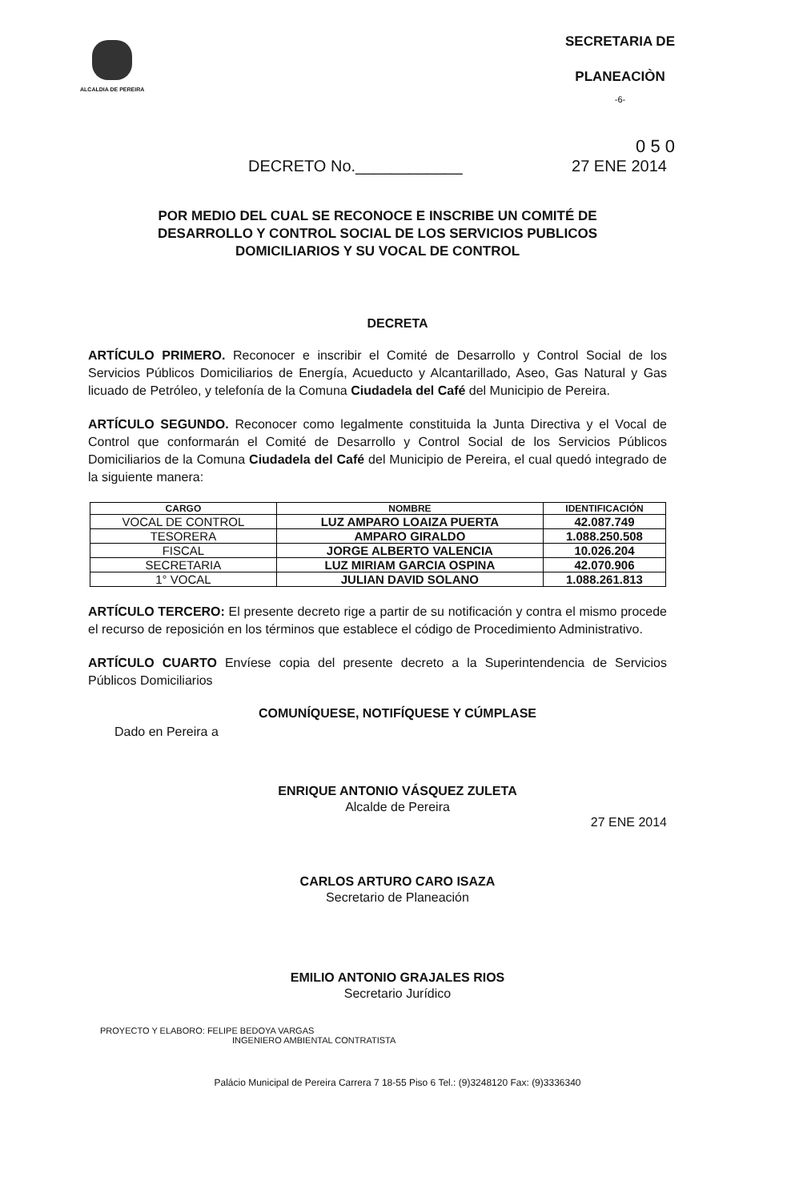ALCALDIA DE PEREIRA
SECRETARIA DE
PLANEACIÒN
-6-
0 5 0
DECRETO No.____________ 27 ENE 2014
POR MEDIO DEL CUAL SE RECONOCE E INSCRIBE UN COMITÉ DE DESARROLLO Y CONTROL SOCIAL DE LOS SERVICIOS PUBLICOS DOMICILIARIOS Y SU VOCAL DE CONTROL
DECRETA
ARTÍCULO PRIMERO. Reconocer e inscribir el Comité de Desarrollo y Control Social de los Servicios Públicos Domiciliarios de Energía, Acueducto y Alcantarillado, Aseo, Gas Natural y Gas licuado de Petróleo, y telefonía de la Comuna Ciudadela del Café del Municipio de Pereira.
ARTÍCULO SEGUNDO. Reconocer como legalmente constituida la Junta Directiva y el Vocal de Control que conformarán el Comité de Desarrollo y Control Social de los Servicios Públicos Domiciliarios de la Comuna Ciudadela del Café del Municipio de Pereira, el cual quedó integrado de la siguiente manera:
| CARGO | NOMBRE | IDENTIFICACIÓN |
| --- | --- | --- |
| VOCAL DE CONTROL | LUZ AMPARO LOAIZA PUERTA | 42.087.749 |
| TESORERA | AMPARO GIRALDO | 1.088.250.508 |
| FISCAL | JORGE ALBERTO VALENCIA | 10.026.204 |
| SECRETARIA | LUZ MIRIAM GARCIA OSPINA | 42.070.906 |
| 1° VOCAL | JULIAN DAVID SOLANO | 1.088.261.813 |
ARTÍCULO TERCERO: El presente decreto rige a partir de su notificación y contra el mismo procede el recurso de reposición en los términos que establece el código de Procedimiento Administrativo.
ARTÍCULO CUARTO Envíese copia del presente decreto a la Superintendencia de Servicios Públicos Domiciliarios
COMUNÍQUESE, NOTIFÍQUESE Y CÚMPLASE
Dado en Pereira a
ENRIQUE ANTONIO VÁSQUEZ ZULETA
Alcalde de Pereira
27 ENE 2014
CARLOS ARTURO CARO ISAZA
Secretario de Planeación
EMILIO ANTONIO GRAJALES RIOS
Secretario Jurídico
PROYECTO Y ELABORO: FELIPE BEDOYA VARGAS
INGENIERO AMBIENTAL CONTRATISTA
Palácio Municipal de Pereira Carrera 7 18-55 Piso 6 Tel.: (9)3248120 Fax: (9)3336340